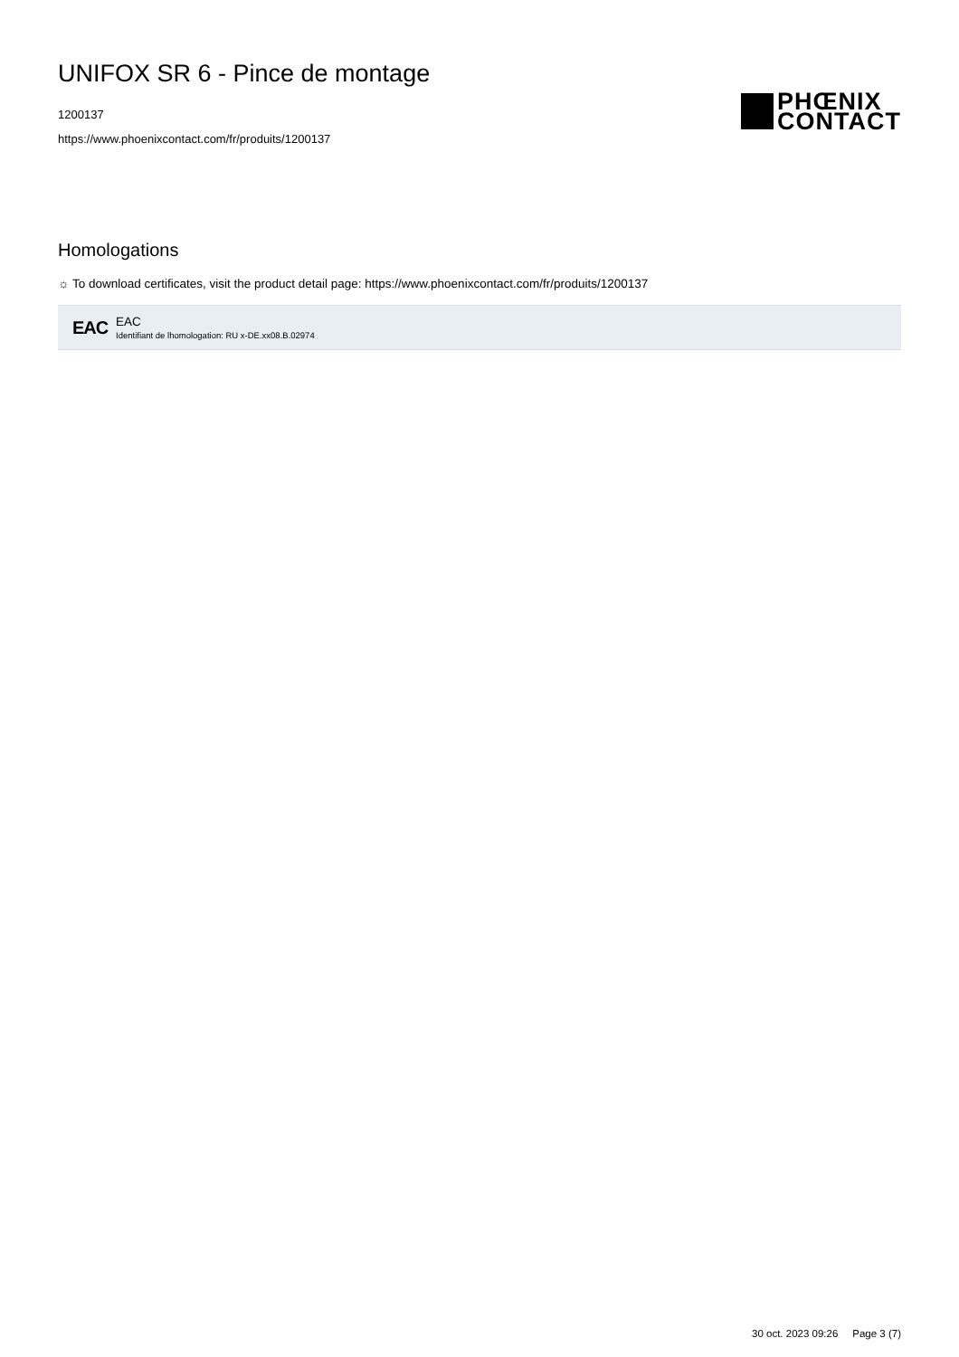UNIFOX SR 6 - Pince de montage
1200137
https://www.phoenixcontact.com/fr/produits/1200137
PHŒNIX
CONTACT
Homologations
☼ To download certificates, visit the product detail page: https://www.phoenixcontact.com/fr/produits/1200137
EAC
EAC
Identifiant de lhomologation: RU x-DE.xx08.B.02974
30 oct. 2023 09:26 Page 3 (7)